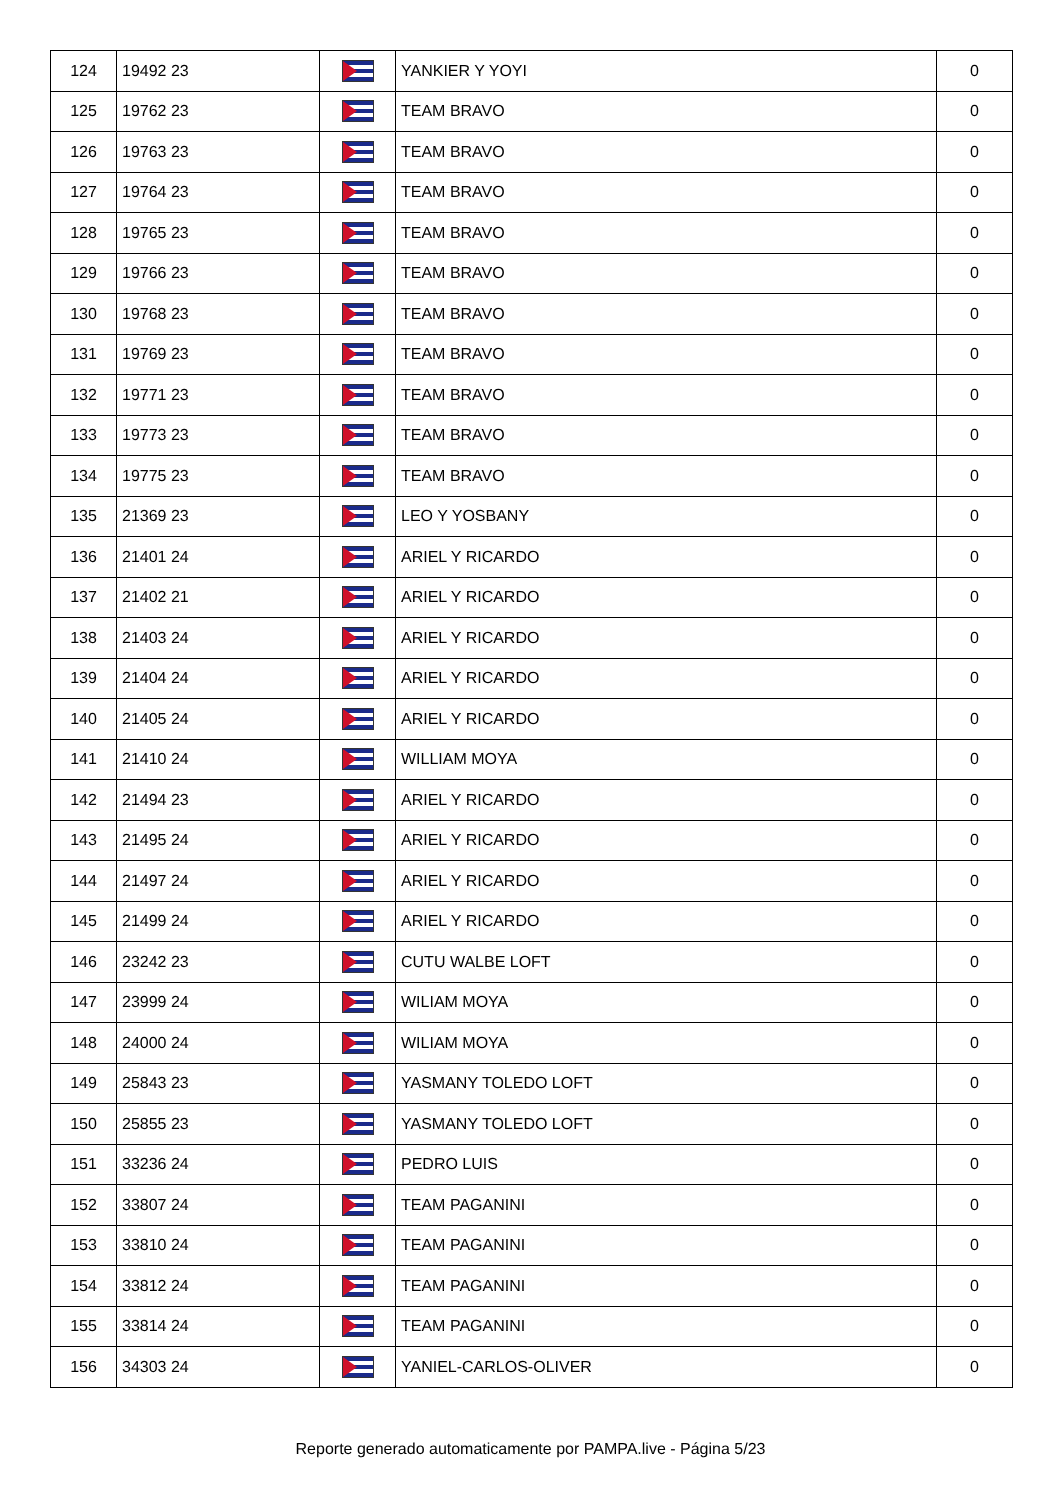| 124 | 19492 23 | | YANKIER Y YOYI | 0 |
| 125 | 19762 23 | | TEAM BRAVO | 0 |
| 126 | 19763 23 | | TEAM BRAVO | 0 |
| 127 | 19764 23 | | TEAM BRAVO | 0 |
| 128 | 19765 23 | | TEAM BRAVO | 0 |
| 129 | 19766 23 | | TEAM BRAVO | 0 |
| 130 | 19768 23 | | TEAM BRAVO | 0 |
| 131 | 19769 23 | | TEAM BRAVO | 0 |
| 132 | 19771 23 | | TEAM BRAVO | 0 |
| 133 | 19773 23 | | TEAM BRAVO | 0 |
| 134 | 19775 23 | | TEAM BRAVO | 0 |
| 135 | 21369 23 | | LEO Y YOSBANY | 0 |
| 136 | 21401 24 | | ARIEL Y RICARDO | 0 |
| 137 | 21402 21 | | ARIEL Y RICARDO | 0 |
| 138 | 21403 24 | | ARIEL Y RICARDO | 0 |
| 139 | 21404 24 | | ARIEL Y RICARDO | 0 |
| 140 | 21405 24 | | ARIEL Y RICARDO | 0 |
| 141 | 21410 24 | | WILLIAM MOYA | 0 |
| 142 | 21494 23 | | ARIEL Y RICARDO | 0 |
| 143 | 21495 24 | | ARIEL Y RICARDO | 0 |
| 144 | 21497 24 | | ARIEL Y RICARDO | 0 |
| 145 | 21499 24 | | ARIEL Y RICARDO | 0 |
| 146 | 23242 23 | | CUTU WALBE LOFT | 0 |
| 147 | 23999 24 | | WILIAM MOYA | 0 |
| 148 | 24000 24 | | WILIAM MOYA | 0 |
| 149 | 25843 23 | | YASMANY TOLEDO LOFT | 0 |
| 150 | 25855 23 | | YASMANY TOLEDO LOFT | 0 |
| 151 | 33236 24 | | PEDRO LUIS | 0 |
| 152 | 33807 24 | | TEAM PAGANINI | 0 |
| 153 | 33810 24 | | TEAM PAGANINI | 0 |
| 154 | 33812 24 | | TEAM PAGANINI | 0 |
| 155 | 33814 24 | | TEAM PAGANINI | 0 |
| 156 | 34303 24 | | YANIEL-CARLOS-OLIVER | 0 |
Reporte generado automaticamente por PAMPA.live - Página 5/23